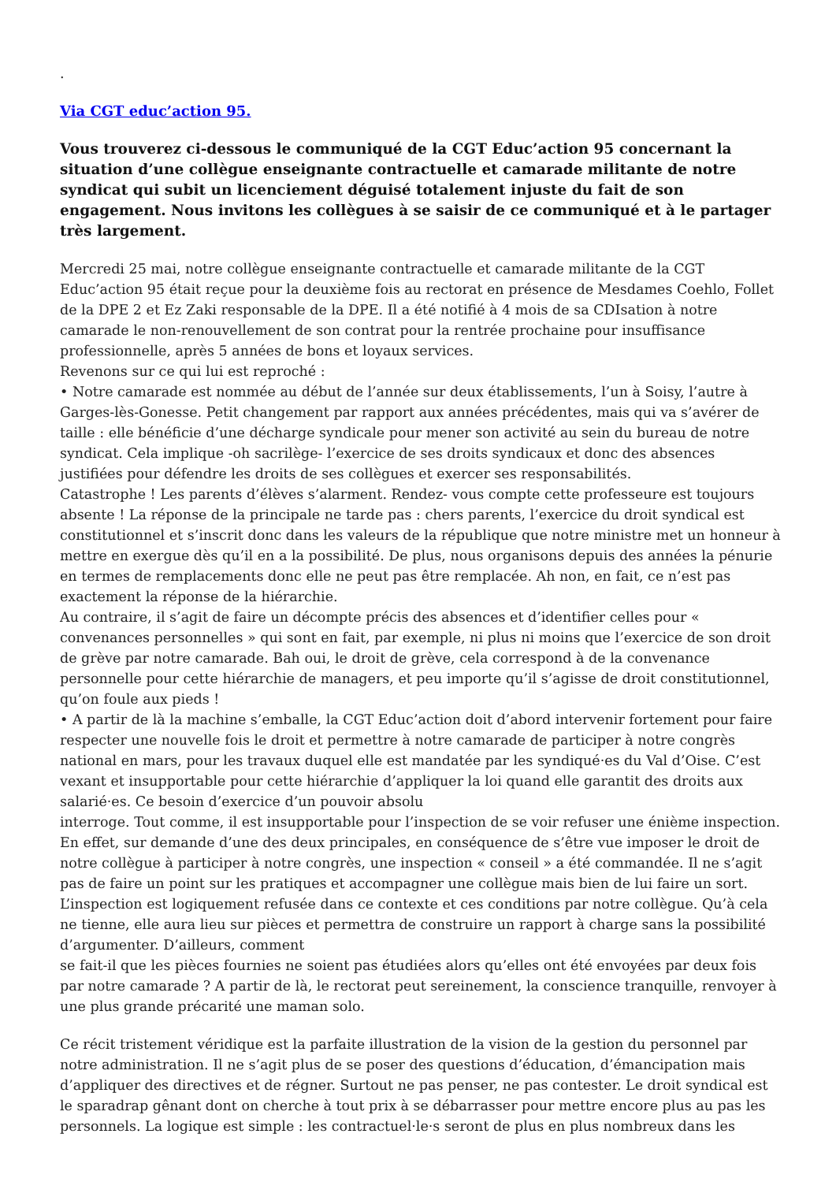.
Via CGT educ’action 95.
Vous trouverez ci-dessous le communiqué de la CGT Educ’action 95 concernant la situation d’une collègue enseignante contractuelle et camarade militante de notre syndicat qui subit un licenciement déguisé totalement injuste du fait de son engagement. Nous invitons les collègues à se saisir de ce communiqué et à le partager très largement.
Mercredi 25 mai, notre collègue enseignante contractuelle et camarade militante de la CGT Educ’action 95 était reçue pour la deuxième fois au rectorat en présence de Mesdames Coehlo, Follet de la DPE 2 et Ez Zaki responsable de la DPE. Il a été notifié à 4 mois de sa CDIsation à notre camarade le non-renouvellement de son contrat pour la rentrée prochaine pour insuffisance professionnelle, après 5 années de bons et loyaux services.
Revenons sur ce qui lui est reproché :
• Notre camarade est nommée au début de l’année sur deux établissements, l’un à Soisy, l’autre à Garges-lès-Gonesse. Petit changement par rapport aux années précédentes, mais qui va s’avérer de taille : elle bénéficie d’une décharge syndicale pour mener son activité au sein du bureau de notre syndicat. Cela implique -oh sacrilège- l’exercice de ses droits syndicaux et donc des absences justifiées pour défendre les droits de ses collègues et exercer ses responsabilités.
Catastrophe ! Les parents d’élèves s’alarment. Rendez- vous compte cette professeure est toujours absente ! La réponse de la principale ne tarde pas : chers parents, l’exercice du droit syndical est constitutionnel et s’inscrit donc dans les valeurs de la république que notre ministre met un honneur à mettre en exergue dès qu’il en a la possibilité. De plus, nous organisons depuis des années la pénurie en termes de remplacements donc elle ne peut pas être remplacée. Ah non, en fait, ce n’est pas exactement la réponse de la hiérarchie.
Au contraire, il s’agit de faire un décompte précis des absences et d’identifier celles pour « convenances personnelles » qui sont en fait, par exemple, ni plus ni moins que l’exercice de son droit de grève par notre camarade. Bah oui, le droit de grève, cela correspond à de la convenance personnelle pour cette hiérarchie de managers, et peu importe qu’il s’agisse de droit constitutionnel, qu’on foule aux pieds !
• A partir de là la machine s’emballe, la CGT Educ’action doit d’abord intervenir fortement pour faire respecter une nouvelle fois le droit et permettre à notre camarade de participer à notre congrès national en mars, pour les travaux duquel elle est mandatée par les syndiqué·es du Val d’Oise. C’est vexant et insupportable pour cette hiérarchie d’appliquer la loi quand elle garantit des droits aux salarié·es. Ce besoin d’exercice d’un pouvoir absolu
interroge. Tout comme, il est insupportable pour l’inspection de se voir refuser une énième inspection. En effet, sur demande d’une des deux principales, en conséquence de s’être vue imposer le droit de notre collègue à participer à notre congrès, une inspection « conseil » a été commandée. Il ne s’agit pas de faire un point sur les pratiques et accompagner une collègue mais bien de lui faire un sort. L’inspection est logiquement refusée dans ce contexte et ces conditions par notre collègue. Qu’à cela ne tienne, elle aura lieu sur pièces et permettra de construire un rapport à charge sans la possibilité d’argumenter. D’ailleurs, comment
se fait-il que les pièces fournies ne soient pas étudiées alors qu’elles ont été envoyées par deux fois par notre camarade ? A partir de là, le rectorat peut sereinement, la conscience tranquille, renvoyer à une plus grande précarité une maman solo.
Ce récit tristement véridique est la parfaite illustration de la vision de la gestion du personnel par notre administration. Il ne s’agit plus de se poser des questions d’éducation, d’émancipation mais d’appliquer des directives et de régner. Surtout ne pas penser, ne pas contester. Le droit syndical est le sparadrap gênant dont on cherche à tout prix à se débarrasser pour mettre encore plus au pas les personnels. La logique est simple : les contractuel·le·s seront de plus en plus nombreux dans les